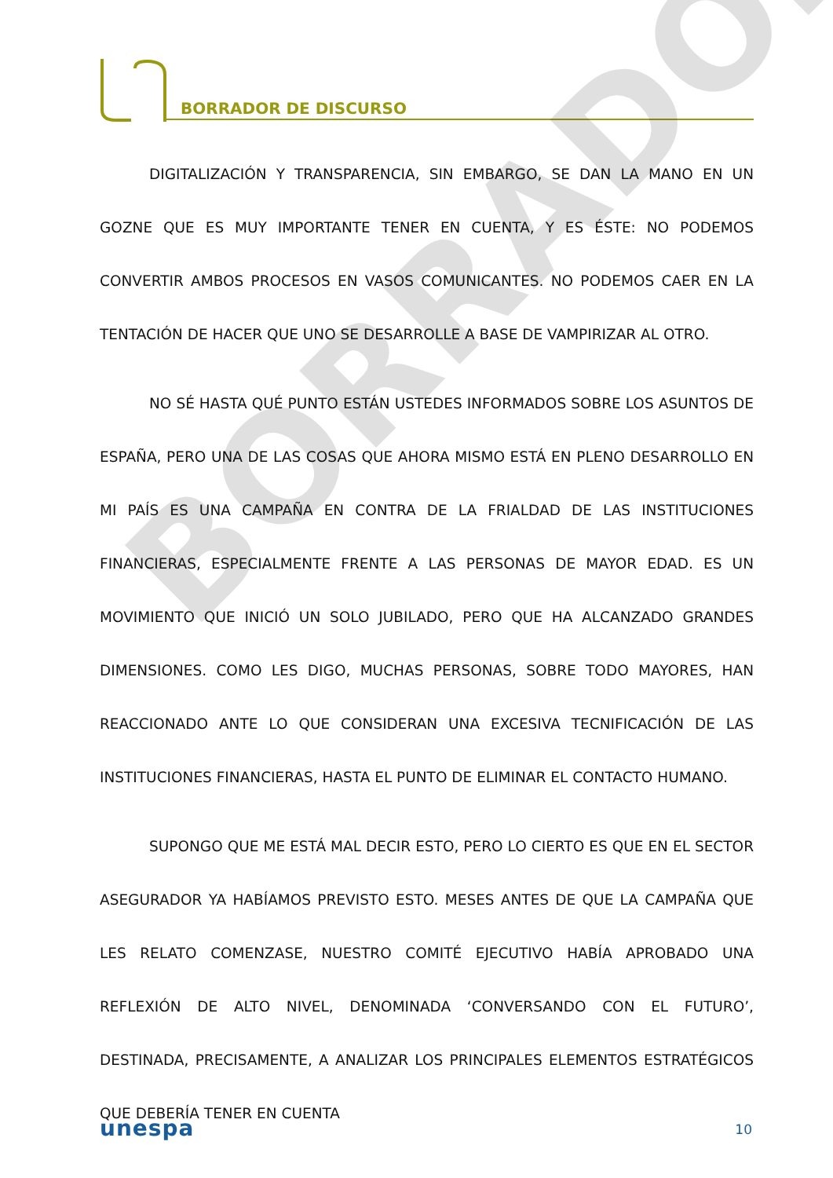BORRADOR DE DISCURSO
BORRADOR
DIGITALIZACIÓN Y TRANSPARENCIA, SIN EMBARGO, SE DAN LA MANO EN UN GOZNE QUE ES MUY IMPORTANTE TENER EN CUENTA, Y ES ÉSTE: NO PODEMOS CONVERTIR AMBOS PROCESOS EN VASOS COMUNICANTES. NO PODEMOS CAER EN LA TENTACIÓN DE HACER QUE UNO SE DESARROLLE A BASE DE VAMPIRIZAR AL OTRO.
NO SÉ HASTA QUÉ PUNTO ESTÁN USTEDES INFORMADOS SOBRE LOS ASUNTOS DE ESPAÑA, PERO UNA DE LAS COSAS QUE AHORA MISMO ESTÁ EN PLENO DESARROLLO EN MI PAÍS ES UNA CAMPAÑA EN CONTRA DE LA FRIALDAD DE LAS INSTITUCIONES FINANCIERAS, ESPECIALMENTE FRENTE A LAS PERSONAS DE MAYOR EDAD. ES UN MOVIMIENTO QUE INICIÓ UN SOLO JUBILADO, PERO QUE HA ALCANZADO GRANDES DIMENSIONES. COMO LES DIGO, MUCHAS PERSONAS, SOBRE TODO MAYORES, HAN REACCIONADO ANTE LO QUE CONSIDERAN UNA EXCESIVA TECNIFICACIÓN DE LAS INSTITUCIONES FINANCIERAS, HASTA EL PUNTO DE ELIMINAR EL CONTACTO HUMANO.
SUPONGO QUE ME ESTÁ MAL DECIR ESTO, PERO LO CIERTO ES QUE EN EL SECTOR ASEGURADOR YA HABÍAMOS PREVISTO ESTO. MESES ANTES DE QUE LA CAMPAÑA QUE LES RELATO COMENZASE, NUESTRO COMITÉ EJECUTIVO HABÍA APROBADO UNA REFLEXIÓN DE ALTO NIVEL, DENOMINADA ‘CONVERSANDO CON EL FUTURO’, DESTINADA, PRECISAMENTE, A ANALIZAR LOS PRINCIPALES ELEMENTOS ESTRATÉGICOS QUE DEBERÍA TENER EN CUENTA
unespa 10